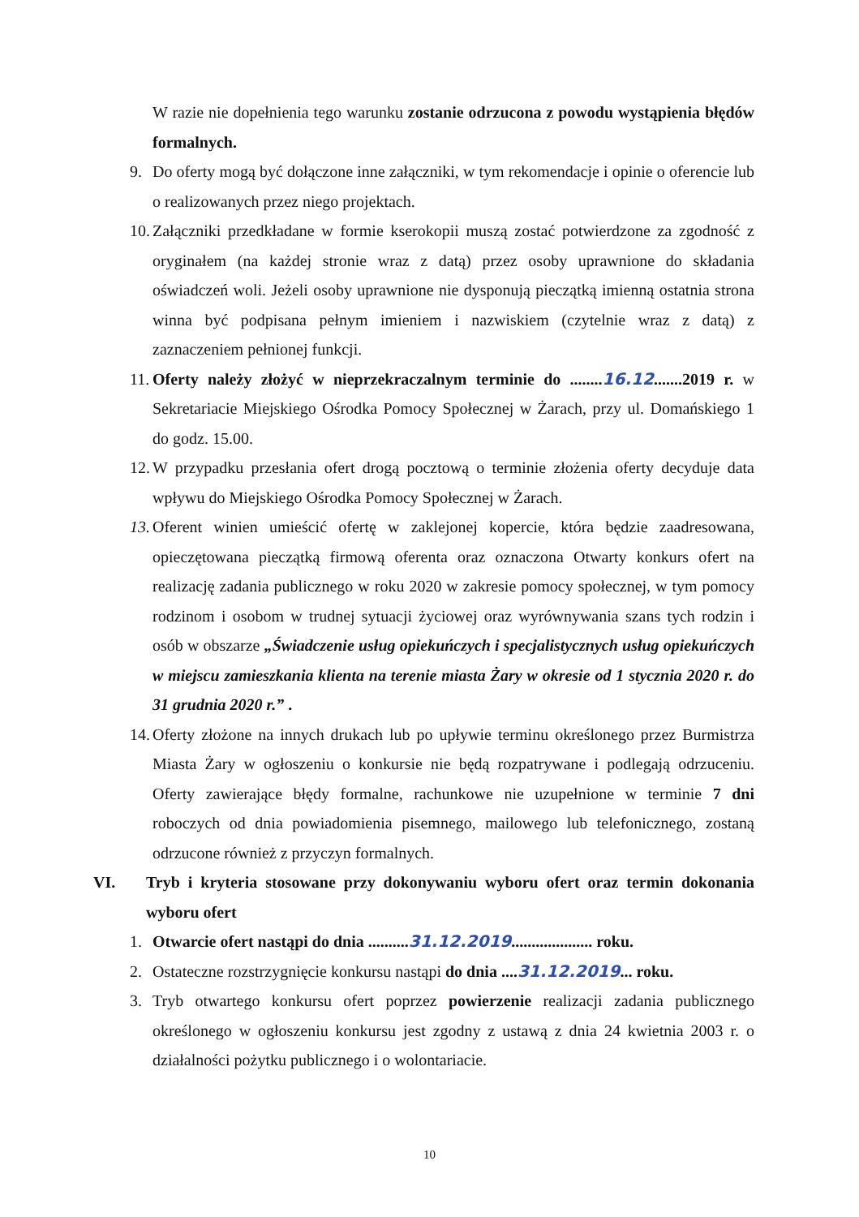W razie nie dopełnienia tego warunku zostanie odrzucona z powodu wystąpienia błędów formalnych.
9. Do oferty mogą być dołączone inne załączniki, w tym rekomendacje i opinie o oferencie lub o realizowanych przez niego projektach.
10. Załączniki przedkładane w formie kserokopii muszą zostać potwierdzone za zgodność z oryginałem (na każdej stronie wraz z datą) przez osoby uprawnione do składania oświadczeń woli. Jeżeli osoby uprawnione nie dysponują pieczątką imienną ostatnia strona winna być podpisana pełnym imieniem i nazwiskiem (czytelnie wraz z datą) z zaznaczeniem pełnionej funkcji.
11. Oferty należy złożyć w nieprzekraczalnym terminie do ........16.12.......2019 r. w Sekretariacie Miejskiego Ośrodka Pomocy Społecznej w Żarach, przy ul. Domańskiego 1 do godz. 15.00.
12. W przypadku przesłania ofert drogą pocztową o terminie złożenia oferty decyduje data wpływu do Miejskiego Ośrodka Pomocy Społecznej w Żarach.
13. Oferent winien umieścić ofertę w zaklejonej kopercie, która będzie zaadresowana, opieczętowana pieczątką firmową oferenta oraz oznaczona Otwarty konkurs ofert na realizację zadania publicznego w roku 2020 w zakresie pomocy społecznej, w tym pomocy rodzinom i osobom w trudnej sytuacji życiowej oraz wyrównywania szans tych rodzin i osób w obszarze „Świadczenie usług opiekuńczych i specjalistycznych usług opiekuńczych w miejscu zamieszkania klienta na terenie miasta Żary w okresie od 1 stycznia 2020 r. do 31 grudnia 2020 r.” .
14. Oferty złożone na innych drukach lub po upływie terminu określonego przez Burmistrza Miasta Żary w ogłoszeniu o konkursie nie będą rozpatrywane i podlegają odrzuceniu. Oferty zawierające błędy formalne, rachunkowe nie uzupełnione w terminie 7 dni roboczych od dnia powiadomienia pisemnego, mailowego lub telefonicznego, zostaną odrzucone również z przyczyn formalnych.
VI. Tryb i kryteria stosowane przy dokonywaniu wyboru ofert oraz termin dokonania wyboru ofert
1. Otwarcie ofert nastąpi do dnia ..........31.12.2019.................... roku.
2. Ostateczne rozstrzygnięcie konkursu nastąpi do dnia ....31.12.2019... roku.
3. Tryb otwartego konkursu ofert poprzez powierzenie realizacji zadania publicznego określonego w ogłoszeniu konkursu jest zgodny z ustawą z dnia 24 kwietnia 2003 r. o działalności pożytku publicznego i o wolontariacie.
10